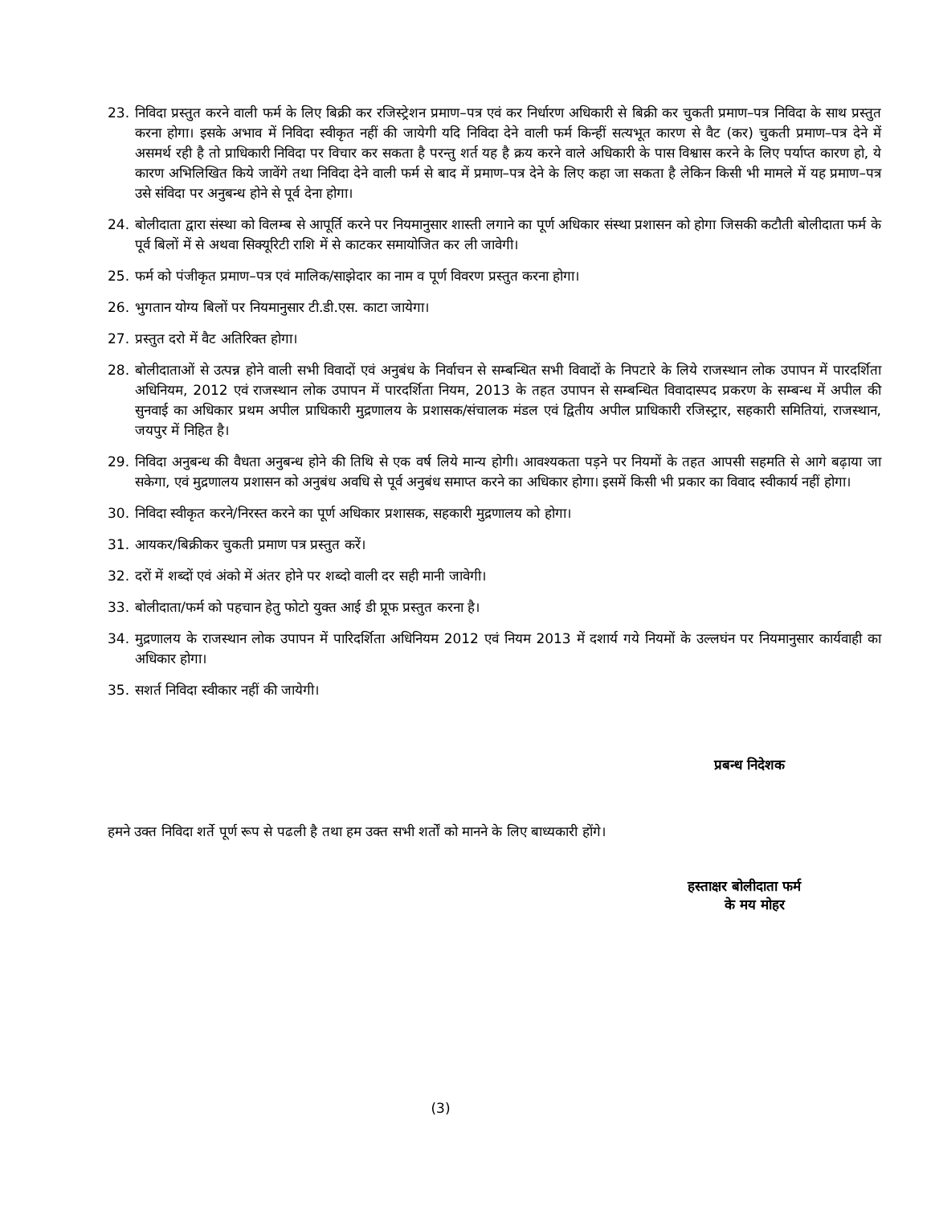23. निविदा प्रस्तुत करने वाली फर्म के लिए बिक्री कर रजिस्ट्रेशन प्रमाण–पत्र एवं कर निर्धारण अधिकारी से बिक्री कर चुकती प्रमाण–पत्र निविदा के साथ प्रस्तुत करना होगा। इसके अभाव में निविदा स्वीकृत नहीं की जायेगी यदि निविदा देने वाली फर्म किन्हीं सत्यभूत कारण से वैट (कर) चुकती प्रमाण–पत्र देने में असमर्थ रही है तो प्राधिकारी निविदा पर विचार कर सकता है परन्तु शर्त यह है क्रय करने वाले अधिकारी के पास विश्वास करने के लिए पर्याप्त कारण हो, ये कारण अभिलिखित किये जावेंगे तथा निविदा देने वाली फर्म से बाद में प्रमाण–पत्र देने के लिए कहा जा सकता है लेकिन किसी भी मामले में यह प्रमाण–पत्र उसे संविदा पर अनुबन्ध होने से पूर्व देना होगा।
24. बोलीदाता द्वारा संस्था को विलम्ब से आपूर्ति करने पर नियमानुसार शास्ती लगाने का पूर्ण अधिकार संस्था प्रशासन को होगा जिसकी कटौती बोलीदाता फर्म के पूर्व बिलों में से अथवा सिक्यूरिटी राशि में से काटकर समायोजित कर ली जावेगी।
25. फर्म को पंजीकृत प्रमाण–पत्र एवं मालिक/साझेदार का नाम व पूर्ण विवरण प्रस्तुत करना होगा।
26. भुगतान योग्य बिलों पर नियमानुसार टी.डी.एस. काटा जायेगा।
27. प्रस्तुत दरो में वैट अतिरिक्त होगा।
28. बोलीदाताओं से उत्पन्न होने वाली सभी विवादों एवं अनुबंध के निर्वाचन से सम्बन्धित सभी विवादों के निपटारे के लिये राजस्थान लोक उपापन में पारदर्शिता अधिनियम, 2012 एवं राजस्थान लोक उपापन में पारदर्शिता नियम, 2013 के तहत उपापन से सम्बन्धित विवादास्पद प्रकरण के सम्बन्ध में अपील की सुनवाई का अधिकार प्रथम अपील प्राधिकारी मुद्रणालय के प्रशासक/संचालक मंडल एवं द्वितीय अपील प्राधिकारी रजिस्ट्रार, सहकारी समितियां, राजस्थान, जयपुर में निहित है।
29. निविदा अनुबन्ध की वैधता अनुबन्ध होने की तिथि से एक वर्ष लिये मान्य होगी। आवश्यकता पड़ने पर नियमों के तहत आपसी सहमति से आगे बढ़ाया जा सकेगा, एवं मुद्रणालय प्रशासन को अनुबंध अवधि से पूर्व अनुबंध समाप्त करने का अधिकार होगा। इसमें किसी भी प्रकार का विवाद स्वीकार्य नहीं होगा।
30. निविदा स्वीकृत करने/निरस्त करने का पूर्ण अधिकार प्रशासक, सहकारी मुद्रणालय को होगा।
31. आयकर/बिक्रीकर चुकती प्रमाण पत्र प्रस्तुत करें।
32. दरों में शब्दों एवं अंको में अंतर होने पर शब्दो वाली दर सही मानी जावेगी।
33. बोलीदाता/फर्म को पहचान हेतु फोटो युक्त आई डी प्रूफ प्रस्तुत करना है।
34. मुद्रणालय के राजस्थान लोक उपापन में पारिदर्शिता अधिनियम 2012 एवं नियम 2013 में दशार्य गये नियमों के उल्लघंन पर नियमानुसार कार्यवाही का अधिकार होगा।
35. सशर्त निविदा स्वीकार नहीं की जायेगी।
प्रबन्ध निदेशक
हमने उक्त निविदा शर्ते पूर्ण रूप से पढली है तथा हम उक्त सभी शर्तों को मानने के लिए बाध्यकारी होंगे।
हस्ताक्षर बोलीदाता फर्म
के मय मोहर
(3)